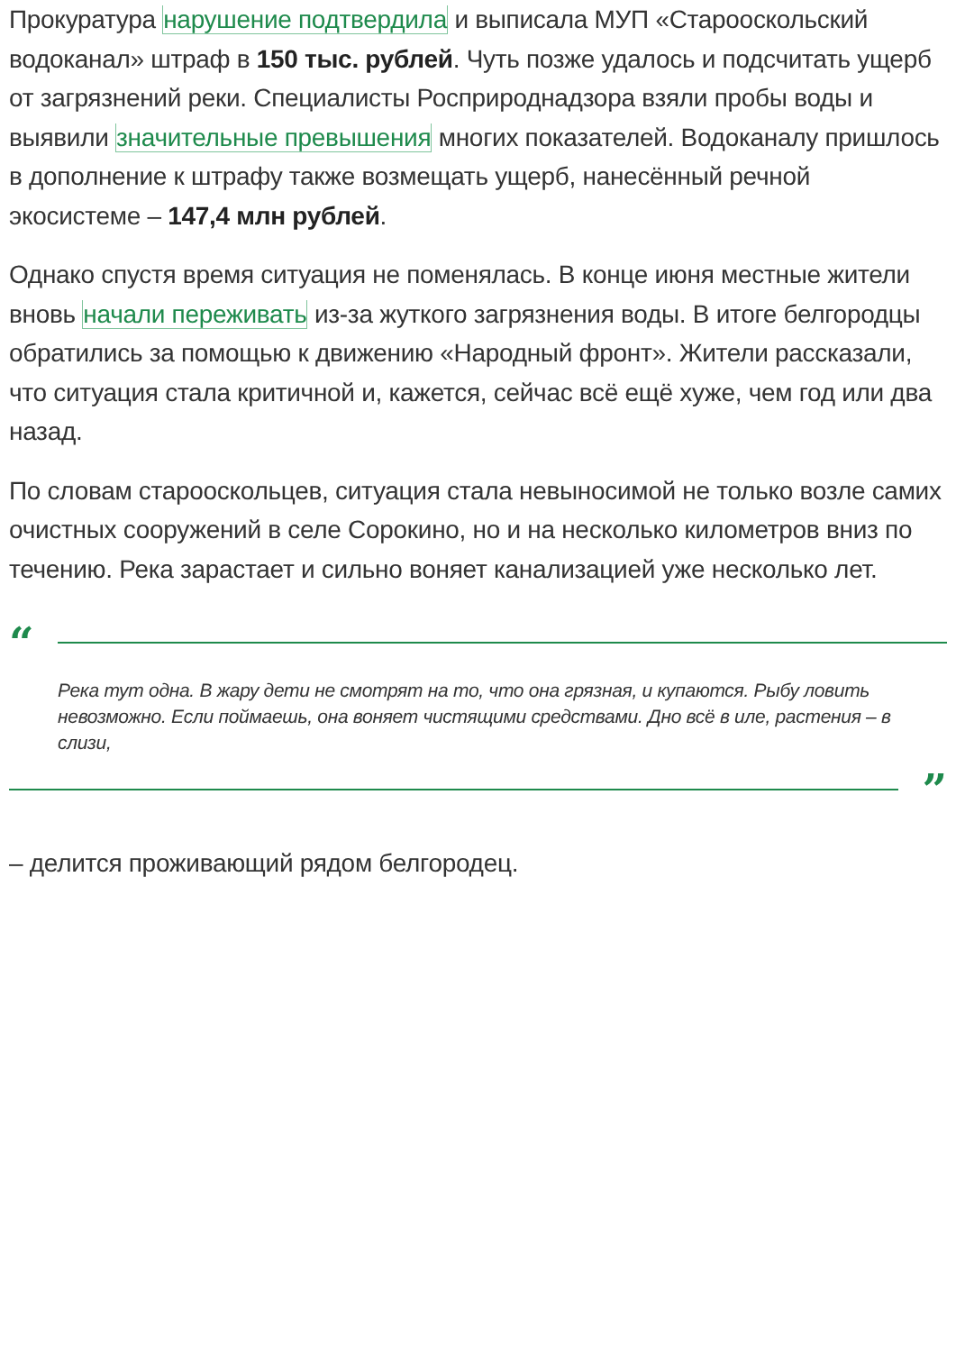Прокуратура нарушение подтвердила и выписала МУП «Старооскольский водоканал» штраф в 150 тыс. рублей. Чуть позже удалось и подсчитать ущерб от загрязнений реки. Специалисты Росприроднадзора взяли пробы воды и выявили значительные превышения многих показателей. Водоканалу пришлось в дополнение к штрафу также возмещать ущерб, нанесённый речной экосистеме – 147,4 млн рублей.
Однако спустя время ситуация не поменялась. В конце июня местные жители вновь начали переживать из-за жуткого загрязнения воды. В итоге белгородцы обратились за помощью к движению «Народный фронт». Жители рассказали, что ситуация стала критичной и, кажется, сейчас всё ещё хуже, чем год или два назад.
По словам старооскольцев, ситуация стала невыносимой не только возле самих очистных сооружений в селе Сорокино, но и на несколько километров вниз по течению. Река зарастает и сильно воняет канализацией уже несколько лет.
“
Река тут одна. В жару дети не смотрят на то, что она грязная, и купаются. Рыбу ловить невозможно. Если поймаешь, она воняет чистящими средствами. Дно всё в иле, растения – в слизи,
”
– делится проживающий рядом белгородец.